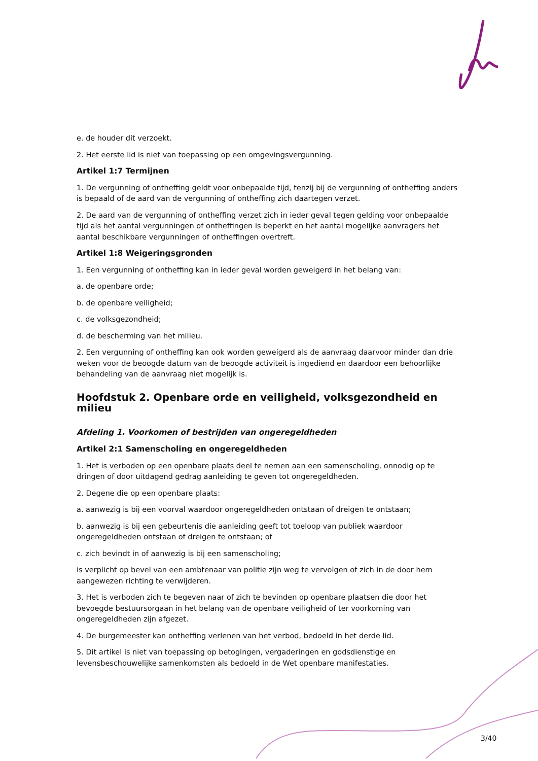e. de houder dit verzoekt.
2. Het eerste lid is niet van toepassing op een omgevingsvergunning.
Artikel 1:7 Termijnen
1. De vergunning of ontheffing geldt voor onbepaalde tijd, tenzij bij de vergunning of ontheffing anders is bepaald of de aard van de vergunning of ontheffing zich daartegen verzet.
2. De aard van de vergunning of ontheffing verzet zich in ieder geval tegen gelding voor onbepaalde tijd als het aantal vergunningen of ontheffingen is beperkt en het aantal mogelijke aanvragers het aantal beschikbare vergunningen of ontheffingen overtreft.
Artikel 1:8 Weigeringsgronden
1. Een vergunning of ontheffing kan in ieder geval worden geweigerd in het belang van:
a. de openbare orde;
b. de openbare veiligheid;
c. de volksgezondheid;
d. de bescherming van het milieu.
2. Een vergunning of ontheffing kan ook worden geweigerd als de aanvraag daarvoor minder dan drie weken voor de beoogde datum van de beoogde activiteit is ingediend en daardoor een behoorlijke behandeling van de aanvraag niet mogelijk is.
Hoofdstuk 2. Openbare orde en veiligheid, volksgezondheid en milieu
Afdeling 1. Voorkomen of bestrijden van ongeregeldheden
Artikel 2:1 Samenscholing en ongeregeldheden
1. Het is verboden op een openbare plaats deel te nemen aan een samenscholing, onnodig op te dringen of door uitdagend gedrag aanleiding te geven tot ongeregeldheden.
2. Degene die op een openbare plaats:
a. aanwezig is bij een voorval waardoor ongeregeldheden ontstaan of dreigen te ontstaan;
b. aanwezig is bij een gebeurtenis die aanleiding geeft tot toeloop van publiek waardoor ongeregeldheden ontstaan of dreigen te ontstaan; of
c. zich bevindt in of aanwezig is bij een samenscholing;
is verplicht op bevel van een ambtenaar van politie zijn weg te vervolgen of zich in de door hem aangewezen richting te verwijderen.
3. Het is verboden zich te begeven naar of zich te bevinden op openbare plaatsen die door het bevoegde bestuursorgaan in het belang van de openbare veiligheid of ter voorkoming van ongeregeldheden zijn afgezet.
4. De burgemeester kan ontheffing verlenen van het verbod, bedoeld in het derde lid.
5. Dit artikel is niet van toepassing op betogingen, vergaderingen en godsdienstige en levensbeschouwelijke samenkomsten als bedoeld in de Wet openbare manifestaties.
3/40